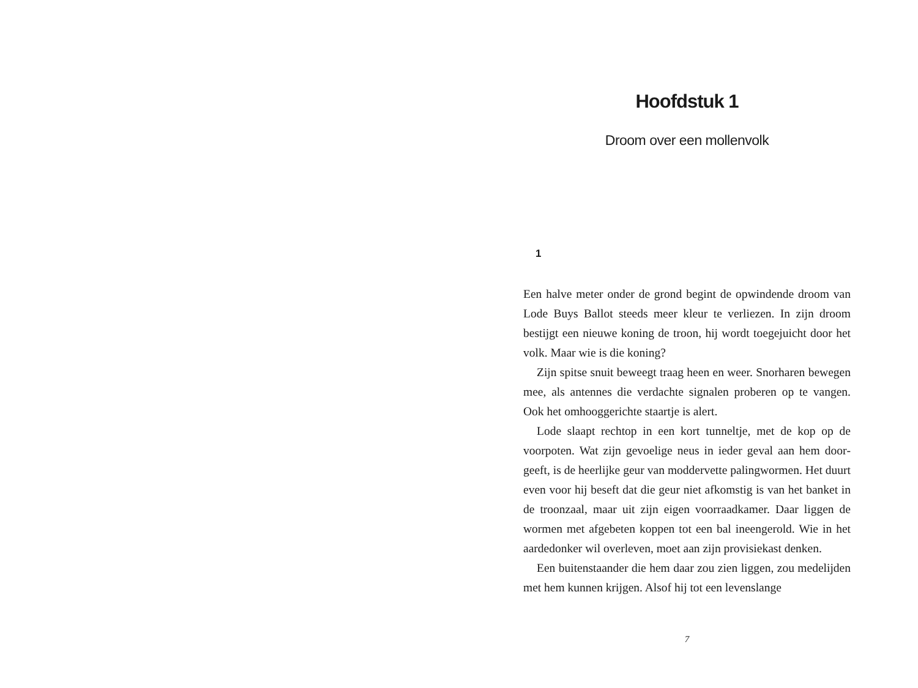Hoofdstuk 1
Droom over een mollenvolk
1
Een halve meter onder de grond begint de opwindende droom van Lode Buys Ballot steeds meer kleur te verliezen. In zijn droom bestijgt een nieuwe koning de troon, hij wordt toege­juicht door het volk. Maar wie is die koning?
Zijn spitse snuit beweegt traag heen en weer. Snorharen be­wegen mee, als antennes die verdachte signalen proberen op te vangen. Ook het omhooggerichte staartje is alert.
Lode slaapt rechtop in een kort tunneltje, met de kop op de voorpoten. Wat zijn gevoelige neus in ieder geval aan hem door­geeft, is de heerlijke geur van moddervette palingwormen. Het duurt even voor hij beseft dat die geur niet afkomstig is van het banket in de troonzaal, maar uit zijn eigen voorraadkamer. Daar liggen de wormen met afgebeten koppen tot een bal ineenge­rold. Wie in het aardedonker wil overleven, moet aan zijn provi­siekast denken.
Een buitenstaander die hem daar zou zien liggen, zou mede­lijden met hem kunnen krijgen. Alsof hij tot een levenslange
7